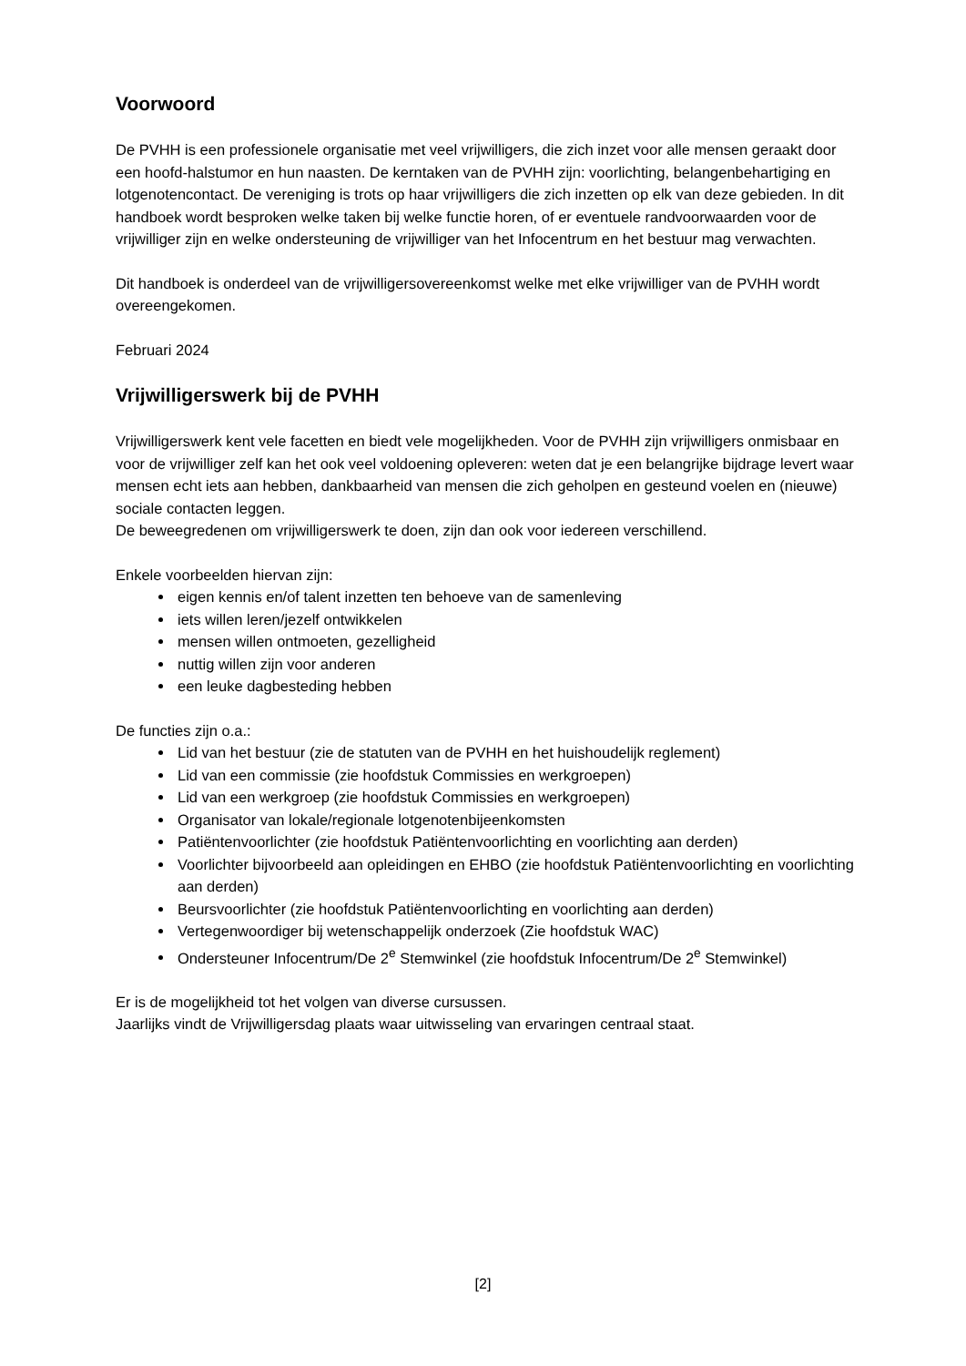Voorwoord
De PVHH is een professionele organisatie met veel vrijwilligers, die zich inzet voor alle mensen geraakt door een hoofd-halstumor en hun naasten. De kerntaken van de PVHH zijn: voorlichting, belangenbehartiging en lotgenotencontact. De vereniging is trots op haar vrijwilligers die zich inzetten op elk van deze gebieden. In dit handboek wordt besproken welke taken bij welke functie horen, of er eventuele randvoorwaarden voor de vrijwilliger zijn en welke ondersteuning de vrijwilliger van het Infocentrum en het bestuur mag verwachten.
Dit handboek is onderdeel van de vrijwilligersovereenkomst welke met elke vrijwilliger van de PVHH wordt overeengekomen.
Februari 2024
Vrijwilligerswerk bij de PVHH
Vrijwilligerswerk kent vele facetten en biedt vele mogelijkheden. Voor de PVHH zijn vrijwilligers onmisbaar en voor de vrijwilliger zelf kan het ook veel voldoening opleveren: weten dat je een belangrijke bijdrage levert waar mensen echt iets aan hebben, dankbaarheid van mensen die zich geholpen en gesteund voelen en (nieuwe) sociale contacten leggen.
De beweegredenen om vrijwilligerswerk te doen, zijn dan ook voor iedereen verschillend.
Enkele voorbeelden hiervan zijn:
eigen kennis en/of talent inzetten ten behoeve van de samenleving
iets willen leren/jezelf ontwikkelen
mensen willen ontmoeten, gezelligheid
nuttig willen zijn voor anderen
een leuke dagbesteding hebben
De functies zijn o.a.:
Lid van het bestuur (zie de statuten van de PVHH en het huishoudelijk reglement)
Lid van een commissie (zie hoofdstuk Commissies en werkgroepen)
Lid van een werkgroep (zie hoofdstuk Commissies en werkgroepen)
Organisator van lokale/regionale lotgenotenbijeenkomsten
Patiëntenvoorlichter (zie hoofdstuk Patiëntenvoorlichting en voorlichting aan derden)
Voorlichter bijvoorbeeld aan opleidingen en EHBO (zie hoofdstuk Patiëntenvoorlichting en voorlichting aan derden)
Beursvoorlichter (zie hoofdstuk Patiëntenvoorlichting en voorlichting aan derden)
Vertegenwoordiger bij wetenschappelijk onderzoek (Zie hoofdstuk WAC)
Ondersteuner Infocentrum/De 2<sup>e</sup> Stemwinkel (zie hoofdstuk Infocentrum/De 2<sup>e</sup> Stemwinkel)
Er is de mogelijkheid tot het volgen van diverse cursussen.
Jaarlijks vindt de Vrijwilligersdag plaats waar uitwisseling van ervaringen centraal staat.
[2]